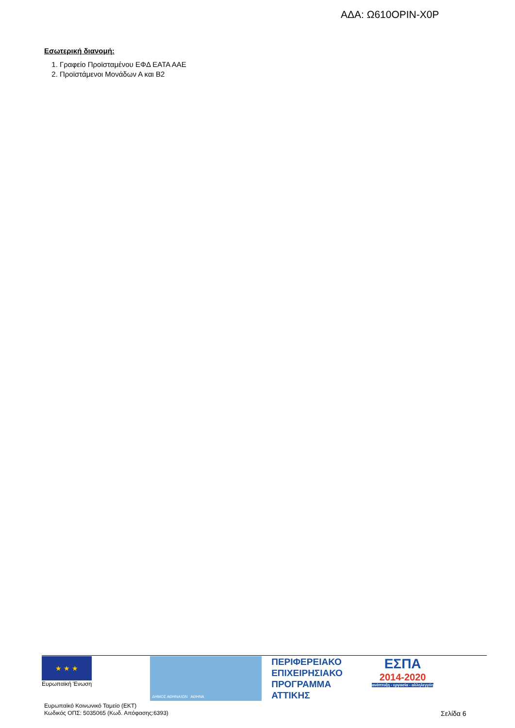ΑΔΑ: Ω610ΟΡΙΝ-Χ0Ρ
Εσωτερική διανομή:
1. Γραφείο Προϊσταμένου ΕΦΔ ΕΑΤΑ ΑΑΕ
2. Προϊστάμενοι Μονάδων Α και Β2
★ ★ ★
Ευρωπαϊκή Ένωση
ΔΗΜΟΣ ΑΘΗΝΑΙΩΝ ΑΘΗΝΑ
ΠΕΡΙΦΕΡΕΙΑΚΟ
ΕΠΙΧΕΙΡΗΣΙΑΚΟ
ΠΡΟΓΡΑΜΜΑ
ΑΤΤΙΚΗΣ
ΕΣΠΑ
2014-2020
ανάπτυξη - εργασία - αλληλεγγύη
Ευρωπαϊκό Κοινωνικό Ταμείο (ΕΚΤ)
Κωδικός ΟΠΣ: 5035065 (Κωδ. Απόφασης:6393)
Σελίδα 6